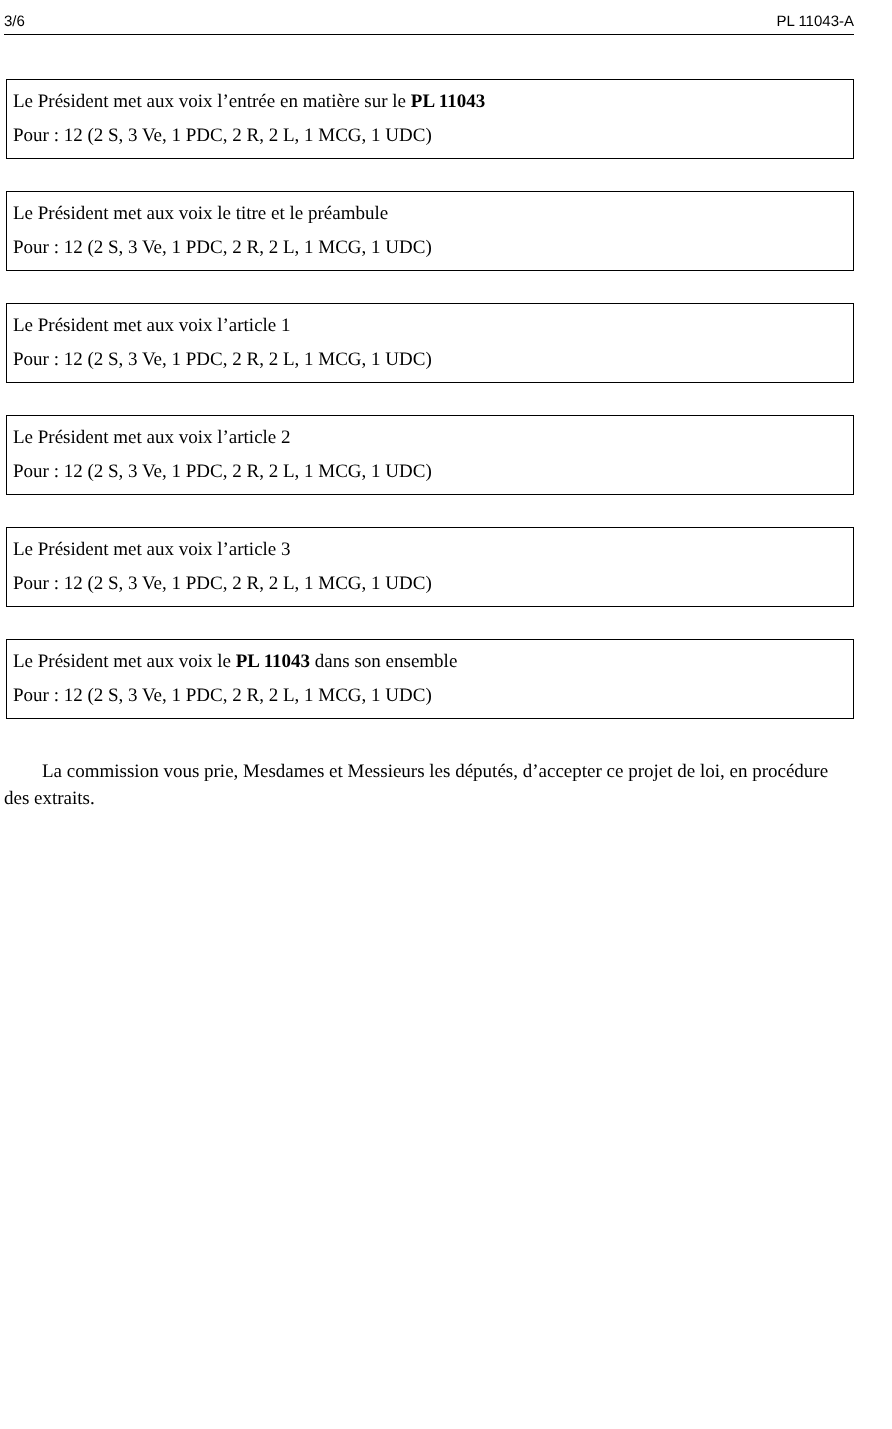3/6 PL 11043-A
Le Président met aux voix l’entrée en matière sur le PL 11043
Pour : 12 (2 S, 3 Ve, 1 PDC, 2 R, 2 L, 1 MCG, 1 UDC)
Le Président met aux voix le titre et le préambule
Pour : 12 (2 S, 3 Ve, 1 PDC, 2 R, 2 L, 1 MCG, 1 UDC)
Le Président met aux voix l’article 1
Pour : 12 (2 S, 3 Ve, 1 PDC, 2 R, 2 L, 1 MCG, 1 UDC)
Le Président met aux voix l’article 2
Pour : 12 (2 S, 3 Ve, 1 PDC, 2 R, 2 L, 1 MCG, 1 UDC)
Le Président met aux voix l’article 3
Pour : 12 (2 S, 3 Ve, 1 PDC, 2 R, 2 L, 1 MCG, 1 UDC)
Le Président met aux voix le PL 11043 dans son ensemble
Pour : 12 (2 S, 3 Ve, 1 PDC, 2 R, 2 L, 1 MCG, 1 UDC)
La commission vous prie, Mesdames et Messieurs les députés, d’accepter ce projet de loi, en procédure des extraits.